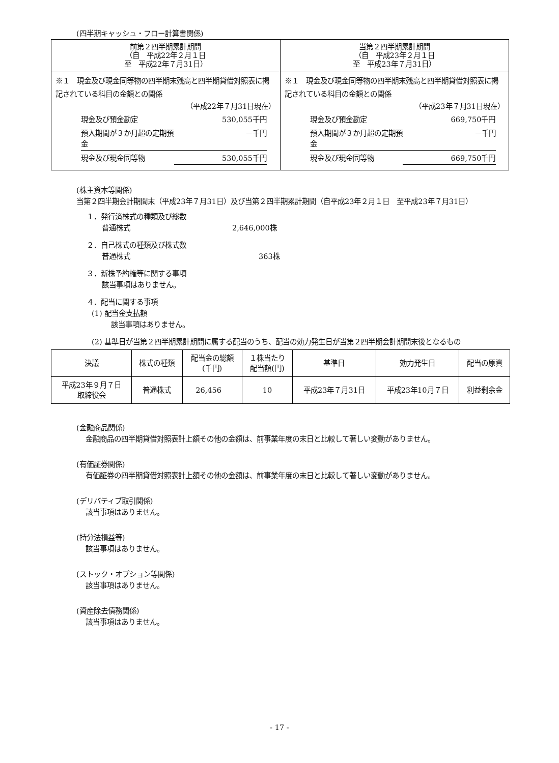(四半期キャッシュ・フロー計算書関係)
| 前第２四半期累計期間 （自 平成22年２月１日 至 平成22年７月31日） | 当第２四半期累計期間 （自 平成23年２月１日 至 平成23年７月31日） |
| --- | --- |
| ※１ 現金及び現金同等物の四半期末残高と四半期貸借対照表に掲記されている科目の金額との関係 （平成22年７月31日現在） / 現金及び預金勘定 / 530,055千円 / / 預入期間が３か月超の定期預金 / －千円 / / 現金及び現金同等物 / 530,055千円 / | ※１ 現金及び現金同等物の四半期末残高と四半期貸借対照表に掲記されている科目の金額との関係 （平成23年７月31日現在） / 現金及び預金勘定 / 669,750千円 / / 預入期間が３か月超の定期預金 / －千円 / / 現金及び現金同等物 / 669,750千円 / |
(株主資本等関係)
当第２四半期会計期間末（平成23年７月31日）及び当第２四半期累計期間（自平成23年２月１日　至平成23年７月31日）
１．発行済株式の種類及び総数
普通株式 2,646,000株
２．自己株式の種類及び株式数
普通株式 363株
３．新株予約権等に関する事項
該当事項はありません。
４．配当に関する事項
(1) 配当金支払額
該当事項はありません。
(2) 基準日が当第２四半期累計期間に属する配当のうち、配当の効力発生日が当第２四半期会計期間末後となるもの
| 決議 | 株式の種類 | 配当金の総額 (千円) | １株当たり 配当額(円) | 基準日 | 効力発生日 | 配当の原資 |
| 平成23年９月７日 取締役会 | 普通株式 | 26,456 | 10 | 平成23年７月31日 | 平成23年10月７日 | 利益剰余金 |
(金融商品関係)
金融商品の四半期貸借対照表計上額その他の金額は、前事業年度の末日と比較して著しい変動がありません。
(有価証券関係)
有価証券の四半期貸借対照表計上額その他の金額は、前事業年度の末日と比較して著しい変動がありません。
(デリバティブ取引関係)
該当事項はありません。
(持分法損益等)
該当事項はありません。
(ストック・オプション等関係)
該当事項はありません。
(資産除去債務関係)
該当事項はありません。
- 17 -